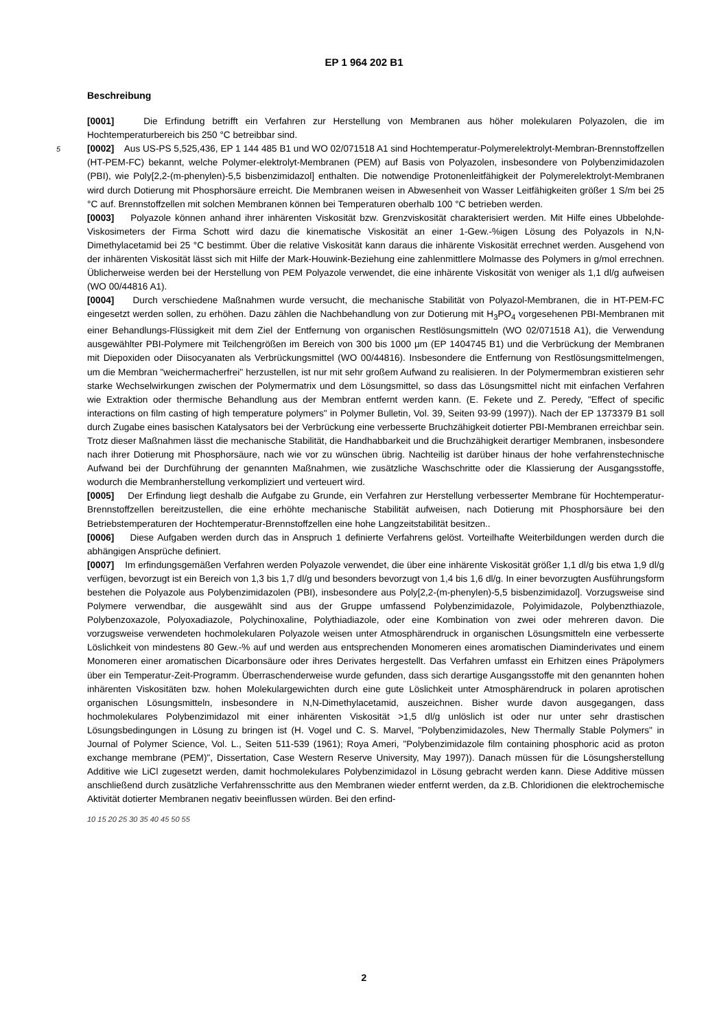EP 1 964 202 B1
Beschreibung
[0001] Die Erfindung betrifft ein Verfahren zur Herstellung von Membranen aus höher molekularen Polyazolen, die im Hochtemperaturbereich bis 250 °C betreibbar sind.
5[0002] Aus US-PS 5,525,436, EP 1 144 485 B1 und WO 02/071518 A1 sind Hochtemperatur-Polymerelektrolyt-Membran-Brennstoffzellen (HT-PEM-FC) bekannt, welche Polymer-elektrolyt-Membranen (PEM) auf Basis von Polyazolen, insbesondere von Polybenzimidazolen (PBI), wie Poly[2,2-(m-phenylen)-5,5 bisbenzimidazol] enthalten. Die notwendige Protonenleitfähigkeit der Polymerelektrolyt-Membranen wird durch Dotierung mit Phosphorsäure erreicht. Die Membranen weisen in Abwesenheit von Wasser Leitfähigkeiten größer 1 S/m bei 25 °C auf. Brennstoffzellen mit solchen Membranen können bei Temperaturen oberhalb 100 °C betrieben werden.
[0003] Polyazole können anhand ihrer inhärenten Viskosität bzw. Grenzviskosität charakterisiert werden. Mit Hilfe eines Ubbelohde-Viskosimeters der Firma Schott wird dazu die kinematische Viskosität an einer 1-Gew.-%igen Lösung des Polyazols in N,N-Dimethylacetamid bei 25 °C bestimmt. Über die relative Viskosität kann daraus die inhärente Viskosität errechnet werden. Ausgehend von der inhärenten Viskosität lässt sich mit Hilfe der Mark-Houwink-Beziehung eine zahlenmittlere Molmasse des Polymers in g/mol errechnen. Üblicherweise werden bei der Herstellung von PEM Polyazole verwendet, die eine inhärente Viskosität von weniger als 1,1 dl/g aufweisen (WO 00/44816 A1).
[0004] Durch verschiedene Maßnahmen wurde versucht, die mechanische Stabilität von Polyazol-Membranen, die in HT-PEM-FC eingesetzt werden sollen, zu erhöhen. Dazu zählen die Nachbehandlung von zur Dotierung mit H<sub>3</sub>PO<sub>4</sub> vorgesehenen PBI-Membranen mit einer Behandlungs-Flüssigkeit mit dem Ziel der Entfernung von organischen Restlösungsmitteln (WO 02/071518 A1), die Verwendung ausgewählter PBI-Polymere mit Teilchengrößen im Bereich von 300 bis 1000 μm (EP 1404745 B1) und die Verbrückung der Membranen mit Diepoxiden oder Diisocyanaten als Verbrückungsmittel (WO 00/44816). Insbesondere die Entfernung von Restlösungsmittelmengen, um die Membran "weichermacherfrei" herzustellen, ist nur mit sehr großem Aufwand zu realisieren. In der Polymermembran existieren sehr starke Wechselwirkungen zwischen der Polymermatrix und dem Lösungsmittel, so dass das Lösungsmittel nicht mit einfachen Verfahren wie Extraktion oder thermische Behandlung aus der Membran entfernt werden kann. (E. Fekete und Z. Peredy, "Effect of specific interactions on film casting of high temperature polymers" in Polymer Bulletin, Vol. 39, Seiten 93-99 (1997)). Nach der EP 1373379 B1 soll durch Zugabe eines basischen Katalysators bei der Verbrückung eine verbesserte Bruchzähigkeit dotierter PBI-Membranen erreichbar sein. Trotz dieser Maßnahmen lässt die mechanische Stabilität, die Handhabbarkeit und die Bruchzähigkeit derartiger Membranen, insbesondere nach ihrer Dotierung mit Phosphorsäure, nach wie vor zu wünschen übrig. Nachteilig ist darüber hinaus der hohe verfahrenstechnische Aufwand bei der Durchführung der genannten Maßnahmen, wie zusätzliche Waschschritte oder die Klassierung der Ausgangsstoffe, wodurch die Membranherstellung verkompliziert und verteuert wird.
[0005] Der Erfindung liegt deshalb die Aufgabe zu Grunde, ein Verfahren zur Herstellung verbesserter Membrane für Hochtemperatur-Brennstoffzellen bereitzustellen, die eine erhöhte mechanische Stabilität aufweisen, nach Dotierung mit Phosphorsäure bei den Betriebstemperaturen der Hochtemperatur-Brennstoffzellen eine hohe Langzeitstabilität besitzen..
[0006] Diese Aufgaben werden durch das in Anspruch 1 definierte Verfahrens gelöst. Vorteilhafte Weiterbildungen werden durch die abhängigen Ansprüche definiert.
[0007] Im erfindungsgemäßen Verfahren werden Polyazole verwendet, die über eine inhärente Viskosität größer 1,1 dl/g bis etwa 1,9 dl/g verfügen, bevorzugt ist ein Bereich von 1,3 bis 1,7 dl/g und besonders bevorzugt von 1,4 bis 1,6 dl/g. In einer bevorzugten Ausführungsform bestehen die Polyazole aus Polybenzimidazolen (PBI), insbesondere aus Poly[2,2-(m-phenylen)-5,5 bisbenzimidazol]. Vorzugsweise sind Polymere verwendbar, die ausgewählt sind aus der Gruppe umfassend Polybenzimidazole, Polyimidazole, Polybenzthiazole, Polybenzoxazole, Polyoxadiazole, Polychinoxaline, Polythiadiazole, oder eine Kombination von zwei oder mehreren davon. Die vorzugsweise verwendeten hochmolekularen Polyazole weisen unter Atmosphärendruck in organischen Lösungsmitteln eine verbesserte Löslichkeit von mindestens 80 Gew.-% auf und werden aus entsprechenden Monomeren eines aromatischen Diaminderivates und einem Monomeren einer aromatischen Dicarbonsäure oder ihres Derivates hergestellt. Das Verfahren umfasst ein Erhitzen eines Präpolymers über ein Temperatur-Zeit-Programm. Überraschenderweise wurde gefunden, dass sich derartige Ausgangsstoffe mit den genannten hohen inhärenten Viskositäten bzw. hohen Molekulargewichten durch eine gute Löslichkeit unter Atmosphärendruck in polaren aprotischen organischen Lösungsmitteln, insbesondere in N,N-Dimethylacetamid, auszeichnen. Bisher wurde davon ausgegangen, dass hochmolekulares Polybenzimidazol mit einer inhärenten Viskosität >1,5 dl/g unlöslich ist oder nur unter sehr drastischen Lösungsbedingungen in Lösung zu bringen ist (H. Vogel und C. S. Marvel, "Polybenzimidazoles, New Thermally Stable Polymers" in Journal of Polymer Science, Vol. L., Seiten 511-539 (1961); Roya Ameri, "Polybenzimidazole film containing phosphoric acid as proton exchange membrane (PEM)", Dissertation, Case Western Reserve University, May 1997)). Danach müssen für die Lösungsherstellung Additive wie LiCl zugesetzt werden, damit hochmolekulares Polybenzimidazol in Lösung gebracht werden kann. Diese Additive müssen anschließend durch zusätzliche Verfahrensschritte aus den Membranen wieder entfernt werden, da z.B. Chloridionen die elektrochemische Aktivität dotierter Membranen negativ beeinflussen würden. Bei den erfind-
10 15 20 25 30 35 40 45 50 55
2